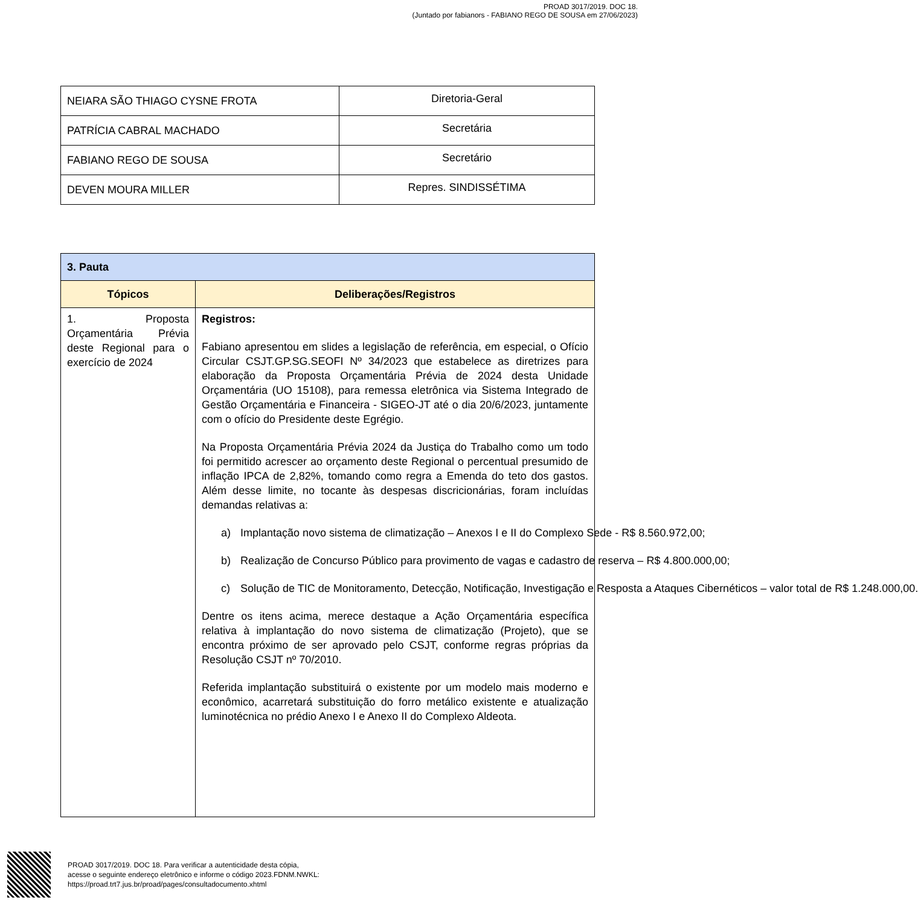PROAD 3017/2019. DOC 18.
(Juntado por fabianors - FABIANO REGO DE SOUSA em 27/06/2023)
| NEIARA SÃO THIAGO CYSNE FROTA | Diretoria-Geral |
| PATRÍCIA CABRAL MACHADO | Secretária |
| FABIANO REGO DE SOUSA | Secretário |
| DEVEN MOURA MILLER | Repres. SINDISSÉTIMA |
| 3. Pauta | |
| --- | --- |
| Tópicos | Deliberações/Registros |
| 1. Proposta Orçamentária Prévia deste Regional para o exercício de 2024 | Registros: Fabiano apresentou em slides a legislação de referência, em especial, o Ofício Circular CSJT.GP.SG.SEOFI Nº 34/2023 que estabelece as diretrizes para elaboração da Proposta Orçamentária Prévia de 2024 desta Unidade Orçamentária (UO 15108), para remessa eletrônica via Sistema Integrado de Gestão Orçamentária e Financeira - SIGEO-JT até o dia 20/6/2023, juntamente com o ofício do Presidente deste Egrégio. Na Proposta Orçamentária Prévia 2024 da Justiça do Trabalho como um todo foi permitido acrescer ao orçamento deste Regional o percentual presumido de inflação IPCA de 2,82%, tomando como regra a Emenda do teto dos gastos. Além desse limite, no tocante às despesas discricionárias, foram incluídas demandas relativas a: a) Implantação novo sistema de climatização – Anexos I e II do Complexo Sede - R$ 8.560.972,00; b) Realização de Concurso Público para provimento de vagas e cadastro de reserva – R$ 4.800.000,00; c) Solução de TIC de Monitoramento, Detecção, Notificação, Investigação e Resposta a Ataques Cibernéticos – valor total de R$ 1.248.000,00. Dentre os itens acima, merece destaque a Ação Orçamentária específica relativa à implantação do novo sistema de climatização (Projeto), que se encontra próximo de ser aprovado pelo CSJT, conforme regras próprias da Resolução CSJT nº 70/2010. Referida implantação substituirá o existente por um modelo mais moderno e econômico, acarretará substituição do forro metálico existente e atualização luminotécnica no prédio Anexo I e Anexo II do Complexo Aldeota. |
PROAD 3017/2019. DOC 18. Para verificar a autenticidade desta cópia,
acesse o seguinte endereço eletrônico e informe o código 2023.FDNM.NWKL:
https://proad.trt7.jus.br/proad/pages/consultadocumento.xhtml